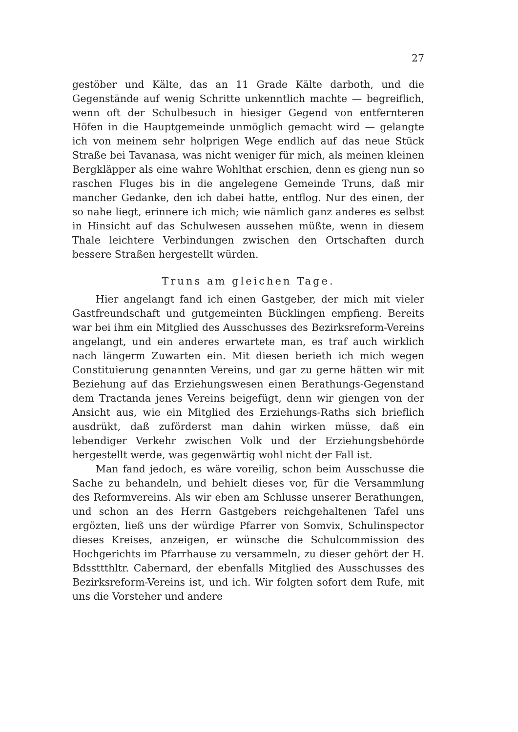27
gestöber und Kälte, das an 11 Grade Kälte darboth, und die Gegenstände auf wenig Schritte unkenntlich machte — begreiflich, wenn oft der Schulbesuch in hiesiger Gegend von entfernteren Höfen in die Hauptgemeinde unmöglich gemacht wird — gelangte ich von meinem sehr holprigen Wege endlich auf das neue Stück Straße bei Tavanasa, was nicht weniger für mich, als meinen kleinen Bergkläpper als eine wahre Wohlthat erschien, denn es gieng nun so raschen Fluges bis in die angelegene Gemeinde Truns, daß mir mancher Gedanke, den ich dabei hatte, entflog. Nur des einen, der so nahe liegt, erinnere ich mich; wie nämlich ganz anderes es selbst in Hinsicht auf das Schulwesen aussehen müßte, wenn in diesem Thale leichtere Verbindungen zwischen den Ortschaften durch bessere Straßen hergestellt würden.
Truns am gleichen Tage.
Hier angelangt fand ich einen Gastgeber, der mich mit vieler Gastfreundschaft und gutgemeinten Bücklingen empfieng. Bereits war bei ihm ein Mitglied des Ausschusses des Bezirksreform-Vereins angelangt, und ein anderes erwartete man, es traf auch wirklich nach längerm Zuwarten ein. Mit diesen berieth ich mich wegen Constituierung genannten Vereins, und gar zu gerne hätten wir mit Beziehung auf das Erziehungswesen einen Berathungs-Gegenstand dem Tractanda jenes Vereins beigefügt, denn wir giengen von der Ansicht aus, wie ein Mitglied des Erziehungs-Raths sich brieflich ausdrükt, daß zuförderst man dahin wirken müsse, daß ein lebendiger Verkehr zwischen Volk und der Erziehungsbehörde hergestellt werde, was gegenwärtig wohl nicht der Fall ist.
Man fand jedoch, es wäre voreilig, schon beim Ausschusse die Sache zu behandeln, und behielt dieses vor, für die Versammlung des Reformvereins. Als wir eben am Schlusse unserer Berathungen, und schon an des Herrn Gastgebers reichgehaltenen Tafel uns ergözten, ließ uns der würdige Pfarrer von Somvix, Schulinspector dieses Kreises, anzeigen, er wünsche die Schulcommission des Hochgerichts im Pfarrhause zu versammeln, zu dieser gehört der H. Bdssttthltr. Cabernard, der ebenfalls Mitglied des Ausschusses des Bezirksreform-Vereins ist, und ich. Wir folgten sofort dem Rufe, mit uns die Vorsteher und andere